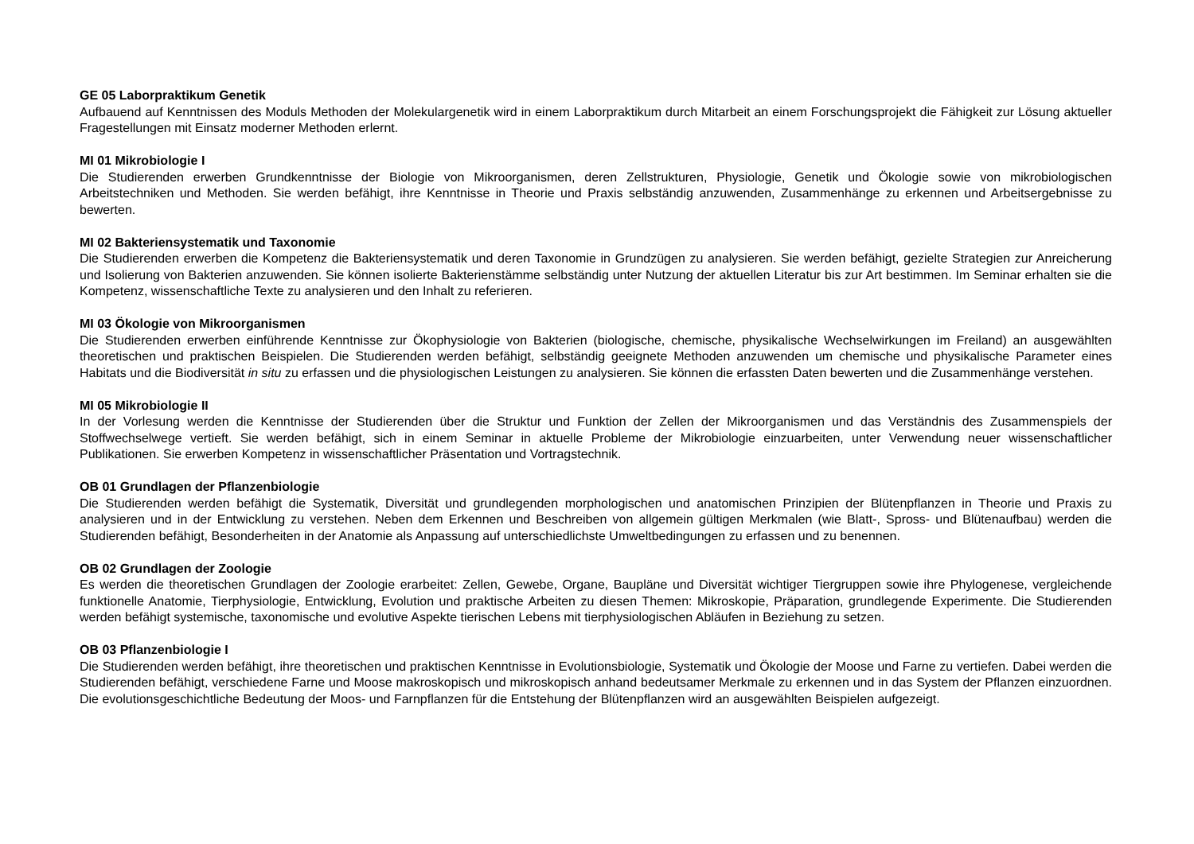GE 05 Laborpraktikum Genetik
Aufbauend auf Kenntnissen des Moduls Methoden der Molekulargenetik wird in einem Laborpraktikum durch Mitarbeit an einem Forschungsprojekt die Fähigkeit zur Lösung aktueller Fragestellungen mit Einsatz moderner Methoden erlernt.
MI 01 Mikrobiologie I
Die Studierenden erwerben Grundkenntnisse der Biologie von Mikroorganismen, deren Zellstrukturen, Physiologie, Genetik und Ökologie sowie von mikrobiologischen Arbeitstechniken und Methoden. Sie werden befähigt, ihre Kenntnisse in Theorie und Praxis selbständig anzuwenden, Zusammenhänge zu erkennen und Arbeitsergebnisse zu bewerten.
MI 02 Bakteriensystematik und Taxonomie
Die Studierenden erwerben die Kompetenz die Bakteriensystematik und deren Taxonomie in Grundzügen zu analysieren. Sie werden befähigt, gezielte Strategien zur Anreicherung und Isolierung von Bakterien anzuwenden. Sie können isolierte Bakterienstämme selbständig unter Nutzung der aktuellen Literatur bis zur Art bestimmen. Im Seminar erhalten sie die Kompetenz, wissenschaftliche Texte zu analysieren und den Inhalt zu referieren.
MI 03 Ökologie von Mikroorganismen
Die Studierenden erwerben einführende Kenntnisse zur Ökophysiologie von Bakterien (biologische, chemische, physikalische Wechselwirkungen im Freiland) an ausgewählten theoretischen und praktischen Beispielen. Die Studierenden werden befähigt, selbständig geeignete Methoden anzuwenden um chemische und physikalische Parameter eines Habitats und die Biodiversität in situ zu erfassen und die physiologischen Leistungen zu analysieren. Sie können die erfassten Daten bewerten und die Zusammenhänge verstehen.
MI 05 Mikrobiologie II
In der Vorlesung werden die Kenntnisse der Studierenden über die Struktur und Funktion der Zellen der Mikroorganismen und das Verständnis des Zusammenspiels der Stoffwechselwege vertieft. Sie werden befähigt, sich in einem Seminar in aktuelle Probleme der Mikrobiologie einzuarbeiten, unter Verwendung neuer wissenschaftlicher Publikationen. Sie erwerben Kompetenz in wissenschaftlicher Präsentation und Vortragstechnik.
OB 01 Grundlagen der Pflanzenbiologie
Die Studierenden werden befähigt die Systematik, Diversität und grundlegenden morphologischen und anatomischen Prinzipien der Blütenpflanzen in Theorie und Praxis zu analysieren und in der Entwicklung zu verstehen. Neben dem Erkennen und Beschreiben von allgemein gültigen Merkmalen (wie Blatt-, Spross- und Blütenaufbau) werden die Studierenden befähigt, Besonderheiten in der Anatomie als Anpassung auf unterschiedlichste Umweltbedingungen zu erfassen und zu benennen.
OB 02 Grundlagen der Zoologie
Es werden die theoretischen Grundlagen der Zoologie erarbeitet: Zellen, Gewebe, Organe, Baupläne und Diversität wichtiger Tiergruppen sowie ihre Phylogenese, vergleichende funktionelle Anatomie, Tierphysiologie, Entwicklung, Evolution und praktische Arbeiten zu diesen Themen: Mikroskopie, Präparation, grundlegende Experimente. Die Studierenden werden befähigt systemische, taxonomische und evolutive Aspekte tierischen Lebens mit tierphysiologischen Abläufen in Beziehung zu setzen.
OB 03 Pflanzenbiologie I
Die Studierenden werden befähigt, ihre theoretischen und praktischen Kenntnisse in Evolutionsbiologie, Systematik und Ökologie der Moose und Farne zu vertiefen. Dabei werden die Studierenden befähigt, verschiedene Farne und Moose makroskopisch und mikroskopisch anhand bedeutsamer Merkmale zu erkennen und in das System der Pflanzen einzuordnen. Die evolutionsgeschichtliche Bedeutung der Moos- und Farnpflanzen für die Entstehung der Blütenpflanzen wird an ausgewählten Beispielen aufgezeigt.